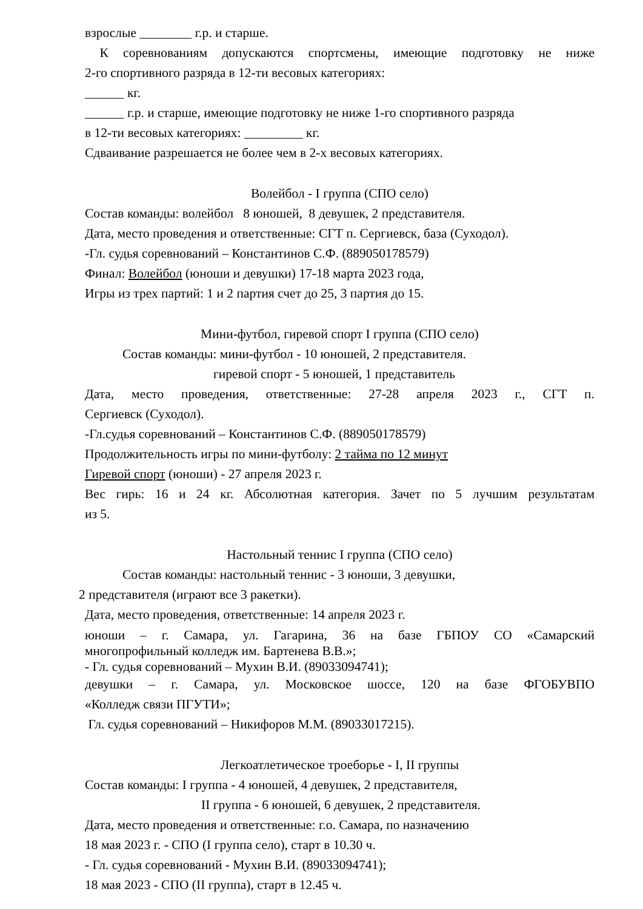взрослые ________ г.р. и старше.
К соревнованиям допускаются спортсмены, имеющие подготовку не ниже
2-го спортивного разряда в 12-ти весовых категориях:
______ кг.
______ г.р. и старше, имеющие подготовку не ниже 1-го спортивного разряда
в 12-ти весовых категориях: _________ кг.
Сдваивание разрешается не более чем в 2-х весовых категориях.
Волейбол - I группа (СПО село)
Состав команды: волейбол 8 юношей, 8 девушек, 2 представителя.
Дата, место проведения и ответственные: СГТ п. Сергиевск, база (Суходол).
-Гл. судья соревнований – Константинов С.Ф. (889050178579)
Финал: Волейбол (юноши и девушки) 17-18 марта 2023 года,
Игры из трех партий: 1 и 2 партия счет до 25, 3 партия до 15.
Мини-футбол, гиревой спорт I группа (СПО село)
Состав команды: мини-футбол - 10 юношей, 2 представителя.
гиревой спорт - 5 юношей, 1 представитель
Дата, место проведения, ответственные: 27-28 апреля 2023 г., СГТ п.
Сергиевск (Суходол).
-Гл.судья соревнований – Константинов С.Ф. (889050178579)
Продолжительность игры по мини-футболу: 2 тайма по 12 минут
Гиревой спорт (юноши) - 27 апреля 2023 г.
Вес гирь: 16 и 24 кг. Абсолютная категория. Зачет по 5 лучшим результатам
из 5.
Настольный теннис I группа (СПО село)
Состав команды: настольный теннис - 3 юноши, 3 девушки,
2 представителя (играют все 3 ракетки).
Дата, место проведения, ответственные: 14 апреля 2023 г.
юноши – г. Самара, ул. Гагарина, 36 на базе ГБПОУ СО «Самарский
многопрофильный колледж им. Бартенева В.В.»;
- Гл. судья соревнований – Мухин В.И. (89033094741);
девушки – г. Самара, ул. Московское шоссе, 120 на базе ФГОБУВПО
«Колледж связи ПГУТИ»;
Гл. судья соревнований – Никифоров М.М. (89033017215).
Легкоатлетическое троеборье - I, II группы
Состав команды: I группа - 4 юношей, 4 девушек, 2 представителя,
II группа - 6 юношей, 6 девушек, 2 представителя.
Дата, место проведения и ответственные: г.о. Самара, по назначению
18 мая 2023 г. - СПО (I группа село), старт в 10.30 ч.
- Гл. судья соревнований - Мухин В.И. (89033094741);
18 мая 2023 - СПО (II группа), старт в 12.45 ч.